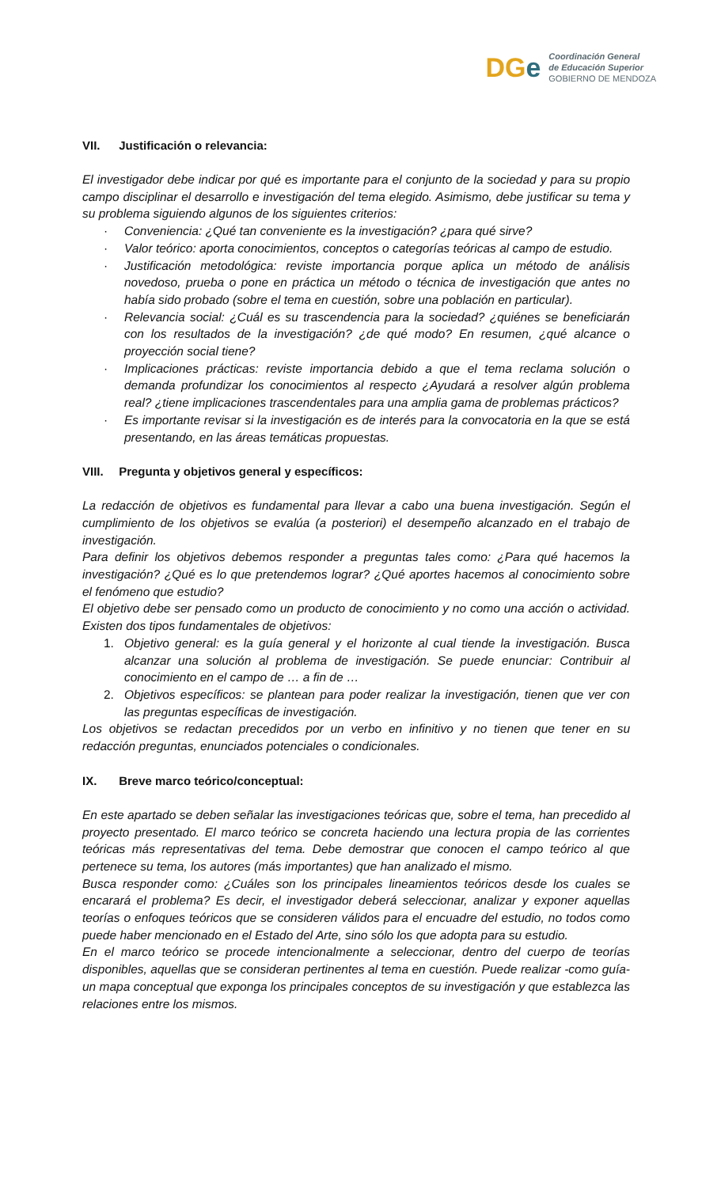DGe
Coordinación General
de Educación Superior
GOBIERNO DE MENDOZA
VII. Justificación o relevancia:
El investigador debe indicar por qué es importante para el conjunto de la sociedad y para su propio campo disciplinar el desarrollo e investigación del tema elegido. Asimismo, debe justificar su tema y su problema siguiendo algunos de los siguientes criterios:
· Conveniencia: ¿Qué tan conveniente es la investigación? ¿para qué sirve?
· Valor teórico: aporta conocimientos, conceptos o categorías teóricas al campo de estudio.
· Justificación metodológica: reviste importancia porque aplica un método de análisis novedoso, prueba o pone en práctica un método o técnica de investigación que antes no había sido probado (sobre el tema en cuestión, sobre una población en particular).
· Relevancia social: ¿Cuál es su trascendencia para la sociedad? ¿quiénes se beneficiarán con los resultados de la investigación? ¿de qué modo? En resumen, ¿qué alcance o proyección social tiene?
· Implicaciones prácticas: reviste importancia debido a que el tema reclama solución o demanda profundizar los conocimientos al respecto ¿Ayudará a resolver algún problema real? ¿tiene implicaciones trascendentales para una amplia gama de problemas prácticos?
· Es importante revisar si la investigación es de interés para la convocatoria en la que se está presentando, en las áreas temáticas propuestas.
VIII. Pregunta y objetivos general y específicos:
La redacción de objetivos es fundamental para llevar a cabo una buena investigación. Según el cumplimiento de los objetivos se evalúa (a posteriori) el desempeño alcanzado en el trabajo de investigación.
Para definir los objetivos debemos responder a preguntas tales como: ¿Para qué hacemos la investigación? ¿Qué es lo que pretendemos lograr? ¿Qué aportes hacemos al conocimiento sobre el fenómeno que estudio?
El objetivo debe ser pensado como un producto de conocimiento y no como una acción o actividad. Existen dos tipos fundamentales de objetivos:
1. Objetivo general: es la guía general y el horizonte al cual tiende la investigación. Busca alcanzar una solución al problema de investigación. Se puede enunciar: Contribuir al conocimiento en el campo de … a fin de …
2. Objetivos específicos: se plantean para poder realizar la investigación, tienen que ver con las preguntas específicas de investigación.
Los objetivos se redactan precedidos por un verbo en infinitivo y no tienen que tener en su redacción preguntas, enunciados potenciales o condicionales.
IX. Breve marco teórico/conceptual:
En este apartado se deben señalar las investigaciones teóricas que, sobre el tema, han precedido al proyecto presentado. El marco teórico se concreta haciendo una lectura propia de las corrientes teóricas más representativas del tema. Debe demostrar que conocen el campo teórico al que pertenece su tema, los autores (más importantes) que han analizado el mismo.
Busca responder como: ¿Cuáles son los principales lineamientos teóricos desde los cuales se encarará el problema? Es decir, el investigador deberá seleccionar, analizar y exponer aquellas teorías o enfoques teóricos que se consideren válidos para el encuadre del estudio, no todos como puede haber mencionado en el Estado del Arte, sino sólo los que adopta para su estudio.
En el marco teórico se procede intencionalmente a seleccionar, dentro del cuerpo de teorías disponibles, aquellas que se consideran pertinentes al tema en cuestión. Puede realizar -como guía- un mapa conceptual que exponga los principales conceptos de su investigación y que establezca las relaciones entre los mismos.